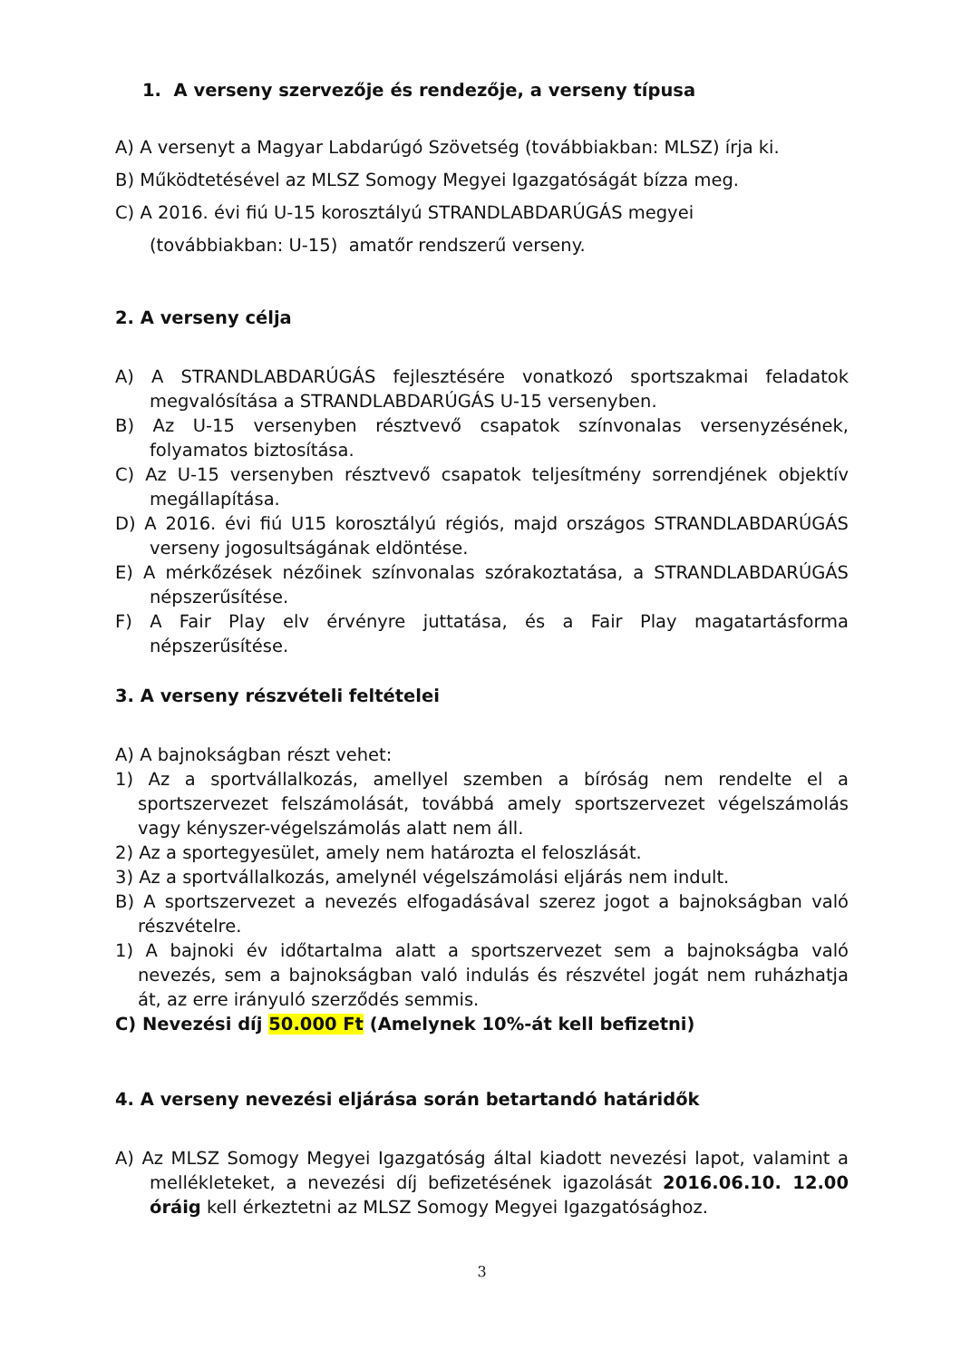1. A verseny szervezője és rendezője, a verseny típusa
A) A versenyt a Magyar Labdarúgó Szövetség (továbbiakban: MLSZ) írja ki.
B) Működtetésével az MLSZ Somogy Megyei Igazgatóságát bízza meg.
C) A 2016. évi fiú U-15 korosztályú STRANDLABDARÚGÁS megyei
(továbbiakban: U-15) amatőr rendszerű verseny.
2. A verseny célja
A) A STRANDLABDARÚGÁS fejlesztésére vonatkozó sportszakmai feladatok megvalósítása a STRANDLABDARÚGÁS U-15 versenyben.
B) Az U-15 versenyben résztvevő csapatok színvonalas versenyzésének, folyamatos biztosítása.
C) Az U-15 versenyben résztvevő csapatok teljesítmény sorrendjének objektív megállapítása.
D) A 2016. évi fiú U15 korosztályú régiós, majd országos STRANDLABDARÚGÁS verseny jogosultságának eldöntése.
E) A mérkőzések nézőinek színvonalas szórakoztatása, a STRANDLABDARÚGÁS népszerűsítése.
F) A Fair Play elv érvényre juttatása, és a Fair Play magatartásforma népszerűsítése.
3. A verseny részvételi feltételei
A) A bajnokságban részt vehet:
1) Az a sportvállalkozás, amellyel szemben a bíróság nem rendelte el a sportszervezet felszámolását, továbbá amely sportszervezet végelszámolás vagy kényszer-végelszámolás alatt nem áll.
2) Az a sportegyesület, amely nem határozta el feloszlását.
3) Az a sportvállalkozás, amelynél végelszámolási eljárás nem indult.
B) A sportszervezet a nevezés elfogadásával szerez jogot a bajnokságban való részvételre.
1) A bajnoki év időtartalma alatt a sportszervezet sem a bajnokságba való nevezés, sem a bajnokságban való indulás és részvétel jogát nem ruházhatja át, az erre irányuló szerződés semmis.
C) Nevezési díj 50.000 Ft (Amelynek 10%-át kell befizetni)
4. A verseny nevezési eljárása során betartandó határidők
A) Az MLSZ Somogy Megyei Igazgatóság által kiadott nevezési lapot, valamint a mellékleteket, a nevezési díj befizetésének igazolását 2016.06.10. 12.00 óráig kell érkeztetni az MLSZ Somogy Megyei Igazgatósághoz.
3